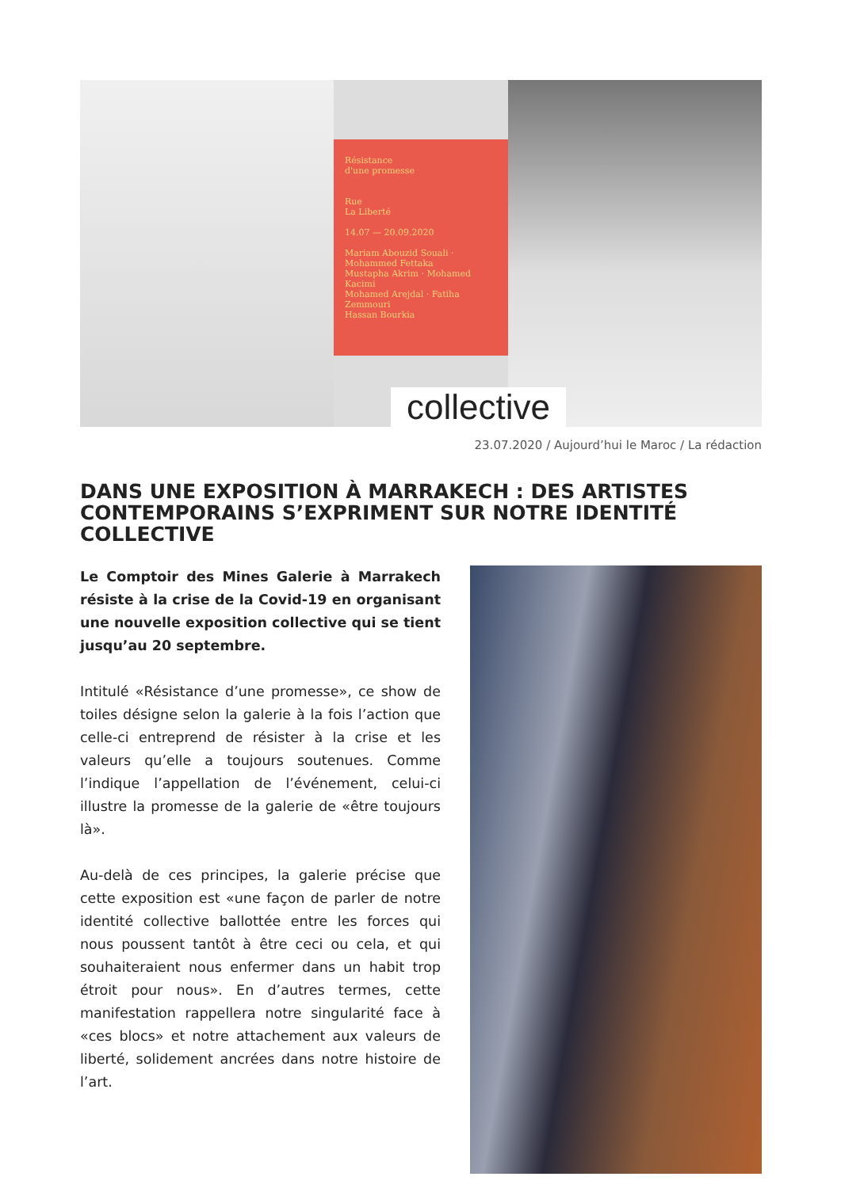Résistance
d'une promesse
Rue
La Liberté
14.07 — 20.09.2020
Mariam Abouzid Souali · Mohammed Fettaka
Mustapha Akrim · Mohamed Kacimi
Mohamed Arejdal · Fatiha Zemmouri
Hassan Bourkia
collective
23.07.2020 / Aujourd’hui le Maroc / La rédaction
DANS UNE EXPOSITION À MARRAKECH : DES ARTISTES CONTEMPORAINS S’EXPRIMENT SUR NOTRE IDENTITÉ COLLECTIVE
Le Comptoir des Mines Galerie à Marrakech résiste à la crise de la Covid-19 en organisant une nouvelle exposition collective qui se tient jusqu’au 20 septembre.
Intitulé «Résistance d’une promesse», ce show de toiles désigne selon la galerie à la fois l’action que celle-ci entreprend de résister à la crise et les valeurs qu’elle a toujours soutenues. Comme l’indique l’appellation de l’événement, celui-ci illustre la promesse de la galerie de «être toujours là».
Au-delà de ces principes, la galerie précise que cette exposition est «une façon de parler de notre identité collective ballottée entre les forces qui nous poussent tantôt à être ceci ou cela, et qui souhaiteraient nous enfermer dans un habit trop étroit pour nous». En d’autres termes, cette manifestation rappellera notre singularité face à «ces blocs» et notre attachement aux valeurs de liberté, solidement ancrées dans notre histoire de l’art.